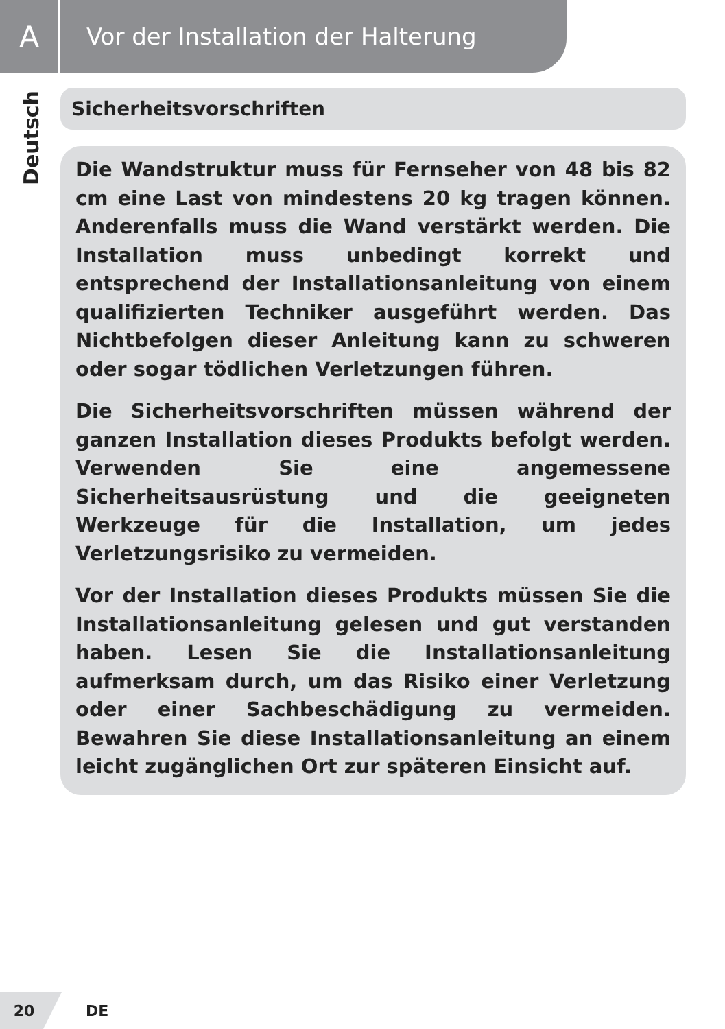A
Vor der Installation der Halterung
Deutsch
Sicherheitsvorschriften
Die Wandstruktur muss für Fernseher von 48 bis 82 cm eine Last von mindestens 20 kg tragen können. Anderenfalls muss die Wand verstärkt werden. Die Installation muss unbedingt korrekt und entsprechend der Installationsanleitung von einem qualifizierten Techniker ausgeführt werden. Das Nichtbefolgen dieser Anleitung kann zu schweren oder sogar tödlichen Verletzungen führen.
Die Sicherheitsvorschriften müssen während der ganzen Installation dieses Produkts befolgt werden. Verwenden Sie eine angemessene Sicherheitsausrüstung und die geeigneten Werkzeuge für die Installation, um jedes Verletzungsrisiko zu vermeiden.
Vor der Installation dieses Produkts müssen Sie die Installationsanleitung gelesen und gut verstanden haben. Lesen Sie die Installationsanleitung aufmerksam durch, um das Risiko einer Verletzung oder einer Sachbeschädigung zu vermeiden. Bewahren Sie diese Installationsanleitung an einem leicht zugänglichen Ort zur späteren Einsicht auf.
20
DE